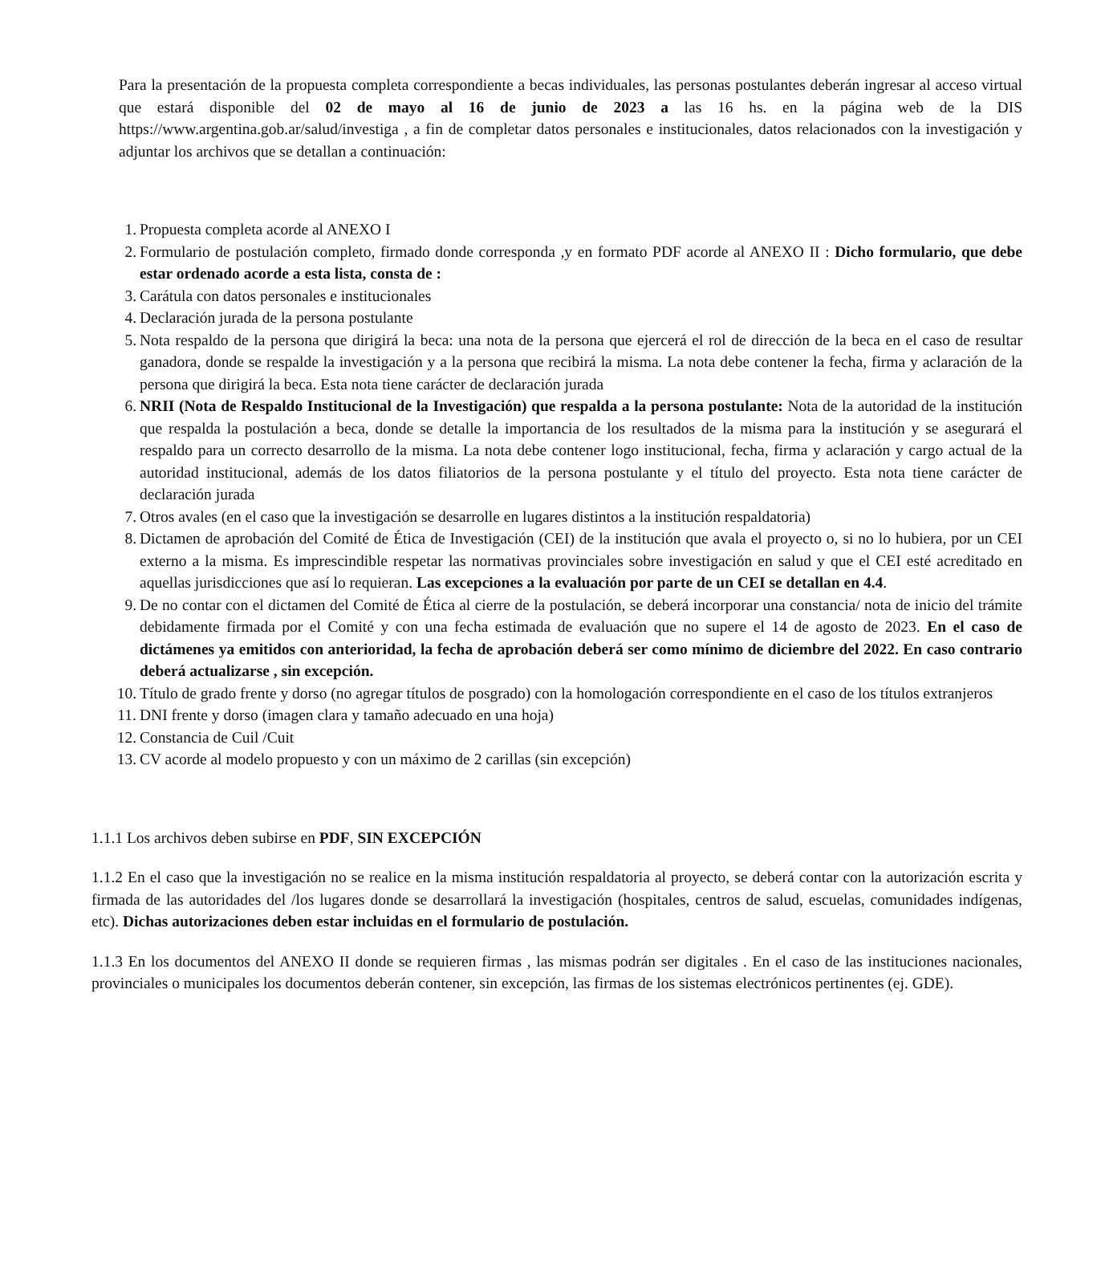Para la presentación de la propuesta completa correspondiente a becas individuales, las personas postulantes deberán ingresar al acceso virtual que estará disponible del 02 de mayo al 16 de junio de 2023 a las 16 hs. en la página web de la DIS https://www.argentina.gob.ar/salud/investiga , a fin de completar datos personales e institucionales, datos relacionados con la investigación y adjuntar los archivos que se detallan a continuación:
1. Propuesta completa acorde al ANEXO I
2. Formulario de postulación completo, firmado donde corresponda ,y en formato PDF acorde al ANEXO II : Dicho formulario, que debe estar ordenado acorde a esta lista, consta de :
3. Carátula con datos personales e institucionales
4. Declaración jurada de la persona postulante
5. Nota respaldo de la persona que dirigirá la beca: una nota de la persona que ejercerá el rol de dirección de la beca en el caso de resultar ganadora, donde se respalde la investigación y a la persona que recibirá la misma. La nota debe contener la fecha, firma y aclaración de la persona que dirigirá la beca. Esta nota tiene carácter de declaración jurada
6. NRII (Nota de Respaldo Institucional de la Investigación) que respalda a la persona postulante: Nota de la autoridad de la institución que respalda la postulación a beca, donde se detalle la importancia de los resultados de la misma para la institución y se asegurará el respaldo para un correcto desarrollo de la misma. La nota debe contener logo institucional, fecha, firma y aclaración y cargo actual de la autoridad institucional, además de los datos filiatorios de la persona postulante y el título del proyecto. Esta nota tiene carácter de declaración jurada
7. Otros avales (en el caso que la investigación se desarrolle en lugares distintos a la institución respaldatoria)
8. Dictamen de aprobación del Comité de Ética de Investigación (CEI) de la institución que avala el proyecto o, si no lo hubiera, por un CEI externo a la misma. Es imprescindible respetar las normativas provinciales sobre investigación en salud y que el CEI esté acreditado en aquellas jurisdicciones que así lo requieran. Las excepciones a la evaluación por parte de un CEI se detallan en 4.4.
9. De no contar con el dictamen del Comité de Ética al cierre de la postulación, se deberá incorporar una constancia/ nota de inicio del trámite debidamente firmada por el Comité y con una fecha estimada de evaluación que no supere el 14 de agosto de 2023. En el caso de dictámenes ya emitidos con anterioridad, la fecha de aprobación deberá ser como mínimo de diciembre del 2022. En caso contrario deberá actualizarse , sin excepción.
10. Título de grado frente y dorso (no agregar títulos de posgrado) con la homologación correspondiente en el caso de los títulos extranjeros
11. DNI frente y dorso (imagen clara y tamaño adecuado en una hoja)
12. Constancia de Cuil /Cuit
13. CV acorde al modelo propuesto y con un máximo de 2 carillas (sin excepción)
1.1.1 Los archivos deben subirse en PDF, SIN EXCEPCIÓN
1.1.2 En el caso que la investigación no se realice en la misma institución respaldatoria al proyecto, se deberá contar con la autorización escrita y firmada de las autoridades del /los lugares donde se desarrollará la investigación (hospitales, centros de salud, escuelas, comunidades indígenas, etc). Dichas autorizaciones deben estar incluidas en el formulario de postulación.
1.1.3 En los documentos del ANEXO II donde se requieren firmas , las mismas podrán ser digitales . En el caso de las instituciones nacionales, provinciales o municipales los documentos deberán contener, sin excepción, las firmas de los sistemas electrónicos pertinentes (ej. GDE).